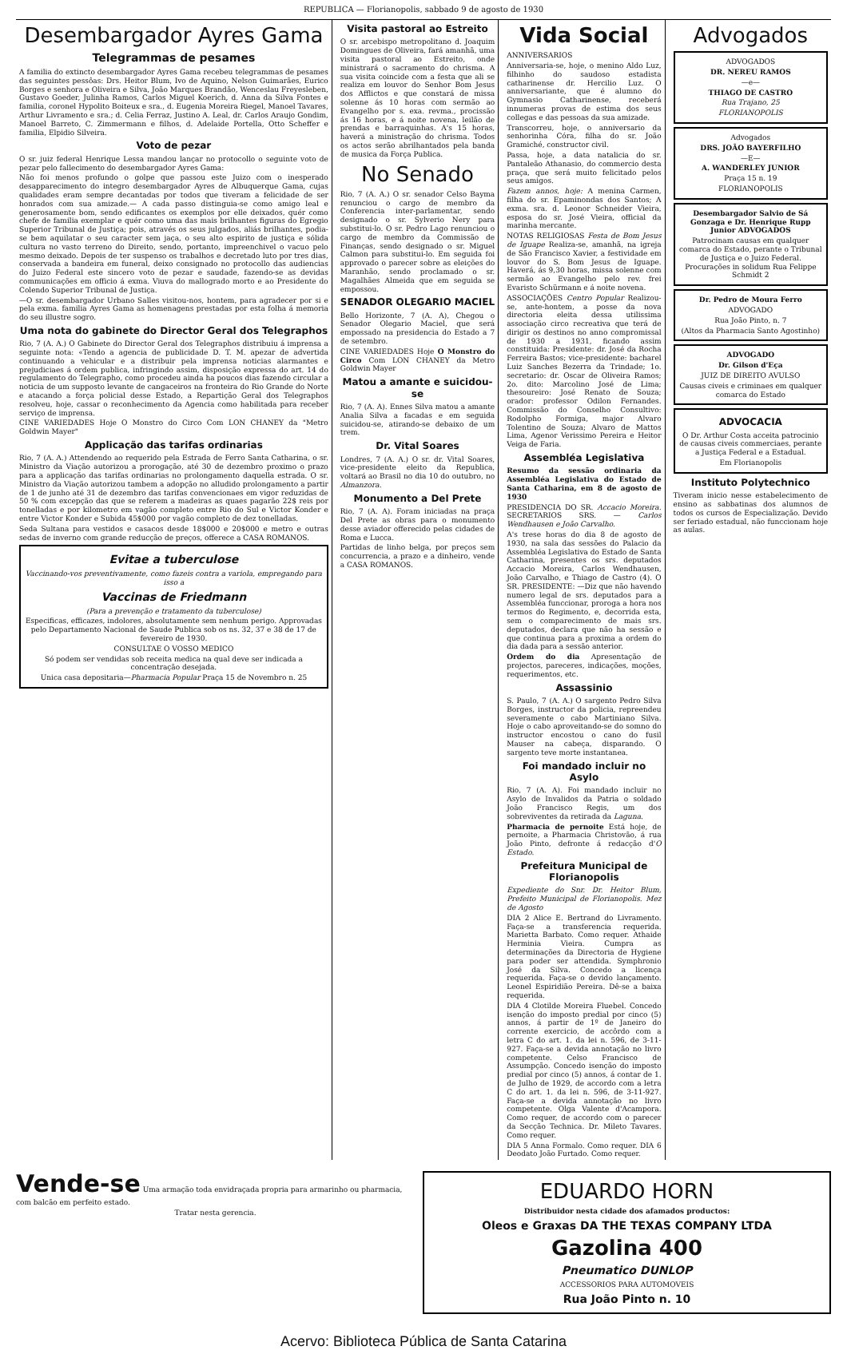REPUBLICA — Florianopolis, sabbado 9 de agosto de 1930
Desembargador Ayres Gama
Telegrammas de pesames
A familia do extincto desembargador Ayres Gama recebeu telegrammas de pesames das seguintes pessôas: Drs. Heitor Blum, Ivo de Aquino, Nelson Guimarães, Eurico Borges e senhora e Oliveira e Silva, João Marques Brandão, Wenceslau Freyesleben, Gustavo Goeder, Julinha Ramos, Carlos Miguel Koerich, d. Anna da Silva Fontes e familia, coronel Hypolito Boiteux e sra., d. Eugenia Moreira Riegel, Manoel Tavares, Arthur Livramento e sra.; d. Celia Ferraz, Justino A. Leal, dr. Carlos Araujo Gondim, Manoel Barreto, C. Zimmermann e filhos, d. Adelaide Portella, Otto Scheffer e familia, Elpidio Silveira.
Voto de pezar
O sr. juiz federal Henrique Lessa mandou lançar no protocollo o seguinte voto de pezar pelo fallecimento do desembargador Ayres Gama:
Não foi menos profundo o golpe que passou este Juizo com o inesperado desapparecimento do integro desembargador Ayres de Albuquerque Gama, cujas qualidades eram sempre decantadas por todos que tiveram a felicidade de ser honrados com sua amizade.— A cada passo distinguia-se como amigo leal e generosamente bom, sendo edificantes os exemplos por elle deixados, quér como chefe de familia exemplar e quér como uma das mais brilhantes figuras do Egregio Superior Tribunal de Justiça; pois, através os seus julgados, aliás brilhantes, podia-se bem aquilatar o seu caracter sem jaça, o seu alto espirito de justiça e sólida cultura no vasto terreno do Direito, sendo, portanto, impreenchivel o vacuo pelo mesmo deixado. Depois de ter suspenso os trabalhos e decretado luto por tres dias, conservada a bandeira em funeral, deixo consignado no protocollo das audiencias do Juizo Federal este sincero voto de pezar e saudade, fazendo-se as devidas communicações em officio á exma. Viuva do mallogrado morto e ao Presidente do Colendo Superior Tribunal de Justiça.
—O sr. desembargador Urbano Salles visitou-nos, hontem, para agradecer por si e pela exma. familia Ayres Gama as homenagens prestadas por esta folha á memoria do seu illustre sogro.
Uma nota do gabinete do Director Geral dos Telegraphos
Rio, 7 (A. A.) O Gabinete do Director Geral dos Telegraphos distribuiu á imprensa a seguinte nota: «Tendo a agencia de publicidade D. T. M. apezar de advertida continuando a vehicular e a distribuir pela imprensa noticias alarmantes e prejudiciaes á ordem publica, infringindo assim, disposição expressa do art. 14 do regulamento do Telegrapho, como procedeu ainda ha poucos dias fazendo circular a noticia de um supposto levante de cangaceiros na fronteira do Rio Grande do Norte e atacando a força policial desse Estado, a Repartição Geral dos Telegraphos resolveu, hoje, cassar o reconhecimento da Agencia como habilitada para receber serviço de imprensa.
CINE VARIEDADES Hoje O Monstro do Circo Com LON CHANEY da "Metro Goldwin Mayer"
Applicação das tarifas ordinarias
Rio, 7 (A. A.) Attendendo ao requerido pela Estrada de Ferro Santa Catharina, o sr. Ministro da Viação autorizou a prorogação, até 30 de dezembro proximo o prazo para a applicação das tarifas ordinarias no prolongamento daquella estrada. O sr. Ministro da Viação autorizou tambem a adopção no alludido prolongamento a partir de 1 de junho até 31 de dezembro das tarifas convencionaes em vigor reduzidas de 50 % com excepção das que se referem a madeiras as quaes pagarão 22$ reis por tonelladas e por kilometro em vagão completo entre Rio do Sul e Victor Konder e entre Victor Konder e Subida 45$000 por vagão completo de dez tonelladas.
Seda Sultana para vestidos e casacos desde 18$000 e 20$000 e metro e outras sedas de inverno com grande reducção de preços, offerece a CASA ROMANOS.
Evitae a tuberculose
Vaccinando-vos preventivamente, como fazeis contra a variola, empregando para isso a
Vaccinas de Friedmann
(Para a prevenção e tratamento da tuberculose)
Especificas, efficazes, indolores, absolutamente sem nenhum perigo. Approvadas pelo Departamento Nacional de Saude Publica sob os ns. 32, 37 e 38 de 17 de fevereiro de 1930.
CONSULTAE O VOSSO MEDICO
Só podem ser vendidas sob receita medica na qual deve ser indicada a concentração desejada.
Unica casa depositaria—Pharmacia Popular Praça 15 de Novembro n. 25
Visita pastoral ao Estreito
O sr. arcebispo metropolitano d. Joaquim Domingues de Oliveira, fará amanhã, uma visita pastoral ao Estreito, onde ministrará o sacramento do chrisma. A sua visita coincide com a festa que ali se realiza em louvor do Senhor Bom Jesus dos Afflictos e que constará de missa solenne ás 10 horas com sermão ao Evangelho por s. exa. revma., procissão ás 16 horas, e á noite novena, leilão de prendas e barraquinhas. A's 15 horas, haverá a ministração do chrisma. Todos os actos serão abrilhantados pela banda de musica da Força Publica.
No Senado
Rio, 7 (A. A.) O sr. senador Celso Bayma renunciou o cargo de membro da Conferencia inter-parlamentar, sendo designado o sr. Sylverio Nery para substitui-lo. O sr. Pedro Lago renunciou o cargo de membro da Commissão de Finanças, sendo designado o sr. Miguel Calmon para substitui-lo. Em seguida foi approvado o parecer sobre as eleições do Maranhão, sendo proclamado o sr. Magalhães Almeida que em seguida se empossou.
SENADOR OLEGARIO MACIEL
Bello Horizonte, 7 (A. A), Chegou o Senador Olegario Maciel, que será empossado na presidencia do Estado a 7 de setembro.
CINE VARIEDADES Hoje O Monstro do Circo Com LON CHANEY da Metro Goldwin Mayer
Matou a amante e suicidou-se
Rio, 7 (A. A). Ennes Silva matou a amante Analia Silva a facadas e em seguida suicidou-se, atirando-se debaixo de um trem.
Dr. Vital Soares
Londres, 7 (A. A.) O sr. dr. Vital Soares, vice-presidente eleito da Republica, voltará ao Brasil no dia 10 do outubro, no Almanzora.
Monumento a Del Prete
Rio, 7 (A. A). Foram iniciadas na praça Del Prete as obras para o monumento desse aviador offerecido pelas cidades de Roma e Lucca.
Partidas de linho belga, por preços sem concurrencia, a prazo e a dinheiro, vende a CASA ROMANOS.
Vida Social
ANNIVERSARIOS
Anniversaria-se, hoje, o menino Aldo Luz, filhinho do saudoso estadista catharinense dr. Hercilio Luz. O anniversariante, que é alumno do Gymnasio Catharinense, receberá innumeras provas de estima dos seus collegas e das pessoas da sua amizade.
Transcorreu, hoje, o anniversario da senhorinha Córa, filha do sr. João Gramiché, constructor civil.
Passa, hoje, a data natalicia do sr. Pantaleão Athanasio, do commercio desta praça, que será muito felicitado pelos seus amigos.
Fazem annos, hoje: A menina Carmen, filha do sr. Epaminondas dos Santos; A exma. sra. d. Leonor Schneider Vieira, esposa do sr. José Vieira, official da marinha mercante.
NOTAS RELIGIOSAS Festa de Bom Jesus de Iguape Realiza-se, amanhã, na igreja de São Francisco Xavier, a festividade em louvor do S. Bom Jesus de Iguape. Haverá, ás 9,30 horas, missa solenne com sermão ao Evangelho pelo rev. frei Evaristo Schürmann e á noite novena.
ASSOCIAÇÕES Centro Popular Realizou-se, ante-hontem, a posse da nova directoria eleita dessa utilissima associação circo recreativa que terá de dirigir os destinos no anno compromissal de 1930 a 1931, ficando assim constituida: Presidente: dr. José da Rocha Ferreira Bastos; vice-presidente: bacharel Luiz Sanches Bezerra da Trindade; 1o. secretario: dr. Oscar de Oliveira Ramos; 2o. dito: Marcolino José de Lima; thesoureiro: José Renato de Souza; orador: professor Odilon Fernandes. Commissão do Conselho Consultivo: Rodolpho Formiga, major Alvaro Tolentino de Souza; Alvaro de Mattos Lima, Agenor Verissimo Pereira e Heitor Veiga de Faria.
Assembléa Legislativa
Resumo da sessão ordinaria da Assembléa Legislativa do Estado de Santa Catharina, em 8 de agosto de 1930
PRESIDENCIA DO SR. Accacio Moreira. SECRETARIOS SRS. — Carlos Wendhausen e João Carvalho.
A's trese horas do dia 8 de agosto de 1930, na sala das sessões do Palacio da Assembléa Legislativa do Estado de Santa Catharina, presentes os srs. deputados Accacio Moreira, Carlos Wendhausen, João Carvalho, e Thiago de Castro (4). O SR. PRESIDENTE: —Diz que não havendo numero legal de srs. deputados para a Assembléa funccionar, proroga a hora nos termos do Regimento, e, decorrida esta, sem o comparecimento de mais srs. deputados, declara que não ha sessão e que continua para a proxima a ordem do dia dada para a sessão anterior.
Ordem do dia Apresentação de projectos, pareceres, indicações, moções, requerimentos, etc.
Assassinio
S. Paulo, 7 (A. A.) O sargento Pedro Silva Borges, instructor da policia, repreendeu severamente o cabo Martiniano Silva. Hoje o cabo aproveitando-se do somno do instructor encostou o cano do fusil Mauser na cabeça, disparando. O sargento teve morte instantanea.
Foi mandado incluir no Asylo
Rio, 7 (A. A). Foi mandado incluir no Asylo de Invalidos da Patria o soldado João Francisco Regis, um dos sobreviventes da retirada da Laguna.
Pharmacia de pernoite Está hoje, de pernoite, a Pharmacia Christovão, á rua João Pinto, defronte á redacção d'O Estado.
Prefeitura Municipal de Florianopolis
Expediente do Snr. Dr. Heitor Blum, Prefeito Municipal de Florianopolis. Mez de Agosto
DIA 2 Alice E. Bertrand do Livramento. Faça-se a transferencia requerida. Marietta Barbato. Como requer. Athaide Herminia Vieira. Cumpra as determinações da Directoria de Hygiene para poder ser attendida. Symphronio José da Silva. Concedo a licença requerida. Faça-se o devido lançamento. Leonel Espiridião Pereira. Dê-se a baixa requerida.
DIA 4 Clotilde Moreira Fluebel. Concedo isenção do imposto predial por cinco (5) annos, á partir de 1º de Janeiro do corrente exercicio, de accôrdo com a letra C do art. 1. da lei n. 596, de 3-11-927. Faça-se a devida annotação no livro competente. Celso Francisco de Assumpção. Concedo isenção do imposto predial por cinco (5) annos, á contar de 1. de Julho de 1929, de accordo com a letra C do art. 1. da lei n. 596, de 3-11-927. Faça-se a devida annotação no livro competente. Olga Valente d'Acampora. Como requer, de accordo com o parecer da Secção Technica. Dr. Mileto Tavares. Como requer.
DIA 5 Anna Formalo. Como requer. DIA 6 Deodato João Furtado. Como requer.
Advogados
ADVOGADOS
DR. NEREU RAMOS
—e—
THIAGO DE CASTRO
Rua Trajano, 25
FLORIANOPOLIS
Advogados
DRS. JOÃO BAYERFILHO
—E—
A. WANDERLEY JUNIOR
Praça 15 n. 19
FLORIANOPOLIS
Desembargador Salvio de Sá Gonzaga e Dr. Henrique Rupp Junior ADVOGADOS
Patrocinam causas em qualquer comarca do Estado, perante o Tribunal de Justiça e o Juizo Federal. Procurações in solidum Rua Felippe Schmidt 2
Dr. Pedro de Moura Ferro
ADVOGADO
Rua João Pinto, n. 7
(Altos da Pharmacia Santo Agostinho)
ADVOGADO
Dr. Gilson d'Eça
JUIZ DE DIREITO AVULSO
Causas civeis e criminaes em qualquer comarca do Estado
ADVOCACIA
O Dr. Arthur Costa acceita patrocinio de causas civeis commerciaes, perante a Justiça Federal e a Estadual.
Em Florianopolis
Instituto Polytechnico
Tiveram inicio nesse estabelecimento de ensino as sabbatinas dos alumnos de todos os cursos de Especialização. Devido ser feriado estadual, não funccionam hoje as aulas.
Vende-se Uma armação toda envidraçada propria para armarinho ou pharmacia, com balcão em perfeito estado.
Tratar nesta gerencia.
EDUARDO HORN
Distribuidor nesta cidade dos afamados productos:
Oleos e Graxas DA THE TEXAS COMPANY LTDA
Gazolina 400
Pneumatico DUNLOP
ACCESSORIOS PARA AUTOMOVEIS
Rua João Pinto n. 10
Acervo: Biblioteca Pública de Santa Catarina